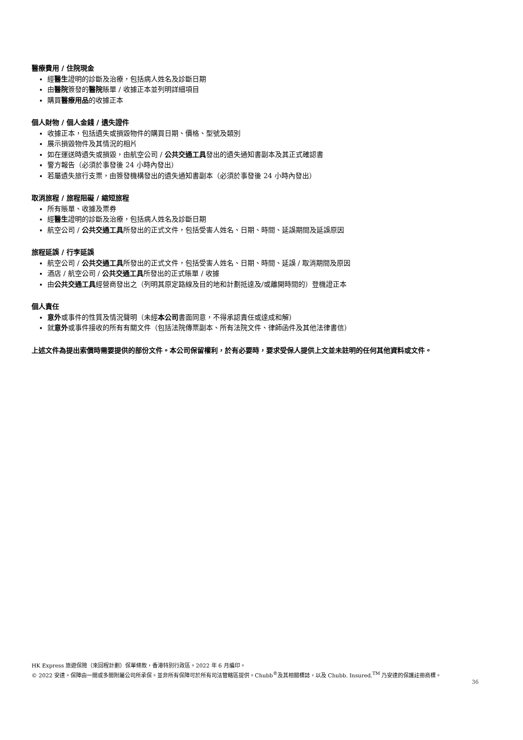醫療費用 / 住院現金
經醫生證明的診斷及治療，包括病人姓名及診斷日期
由醫院簽發的醫院賬單 / 收據正本並列明詳細項目
購買醫療用品的收據正本
個人財物 / 個人金錢 / 遺失證件
收據正本，包括遺失或損毀物件的購買日期、價格、型號及類別
展示損毀物件及其情況的相片
如在運送時遺失或損毀，由航空公司 / 公共交通工具發出的遺失通知書副本及其正式確認書
警方報告（必須於事發後 24 小時內發出）
若屬遺失旅行支票，由簽發機構發出的遺失通知書副本（必須於事發後 24 小時內發出）
取消旅程 / 旅程阻礙 / 縮短旅程
所有賬單、收據及票券
經醫生證明的診斷及治療，包括病人姓名及診斷日期
航空公司 / 公共交通工具所發出的正式文件，包括受害人姓名、日期、時間、延誤期間及延誤原因
旅程延誤 / 行李延誤
航空公司 / 公共交通工具所發出的正式文件，包括受害人姓名、日期、時間、延誤 / 取消期間及原因
酒店 / 航空公司 / 公共交通工具所發出的正式賬單 / 收據
由公共交通工具經營商發出之（列明其原定路線及目的地和計劃抵達及/或離開時間的）登機證正本
個人責任
意外或事件的性質及情況聲明（未經本公司書面同意，不得承認責任或達成和解）
就意外或事件接收的所有有關文件（包括法院傳票副本、所有法院文件、律師函件及其他法律書信）
上述文件為提出索償時需要提供的部份文件。本公司保留權利，於有必要時，要求受保人提供上文並未註明的任何其他資料或文件。
HK Express 旅遊保險（來回程計劃）保單條款，香港特別行政區。2022 年 6 月編印。
© 2022 安達。保障由一間或多間附屬公司所承保。並非所有保障可於所有司法管轄區提供。Chubb<sup>®</sup>及其相關標誌，以及 Chubb. Insured.<sup>TM</sup> 乃安達的保護註冊商標。
36